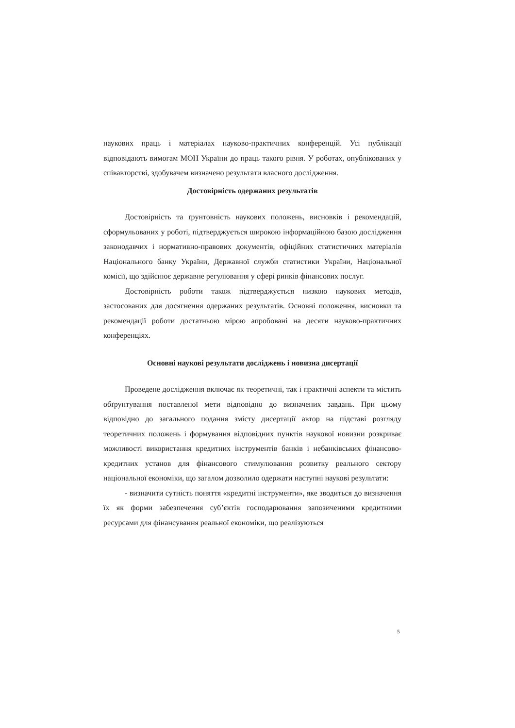наукових праць і матеріалах науково-практичних конференцій. Усі публікації відповідають вимогам МОН України до праць такого рівня. У роботах, опублікованих у співавторстві, здобувачем визначено результати власного дослідження.
Достовірність одержаних результатів
Достовірність та ґрунтовність наукових положень, висновків і рекомендацій, сформульованих у роботі, підтверджується широкою інформаційною базою дослідження законодавчих і нормативно-правових документів, офіційних статистичних матеріалів Національного банку України, Державної служби статистики України, Національної комісії, що здійснює державне регулювання у сфері ринків фінансових послуг.
Достовірність роботи також підтверджується низкою наукових методів, застосованих для досягнення одержаних результатів. Основні положення, висновки та рекомендації роботи достатньою мірою апробовані на десяти науково-практичних конференціях.
Основні наукові результати досліджень і новизна дисертації
Проведене дослідження включає як теоретичні, так і практичні аспекти та містить обґрунтування поставленої мети відповідно до визначених завдань. При цьому відповідно до загального подання змісту дисертації автор на підставі розгляду теоретичних положень і формування відповідних пунктів наукової новизни розкриває можливості використання кредитних інструментів банків і небанківських фінансово-кредитних установ для фінансового стимулювання розвитку реального сектору національної економіки, що загалом дозволило одержати наступні наукові результати:
- визначити сутність поняття «кредитні інструменти», яке зводиться до визначення їх як форми забезпечення суб’єктів господарювання запозиченими кредитними ресурсами для фінансування реальної економіки, що реалізуються
5